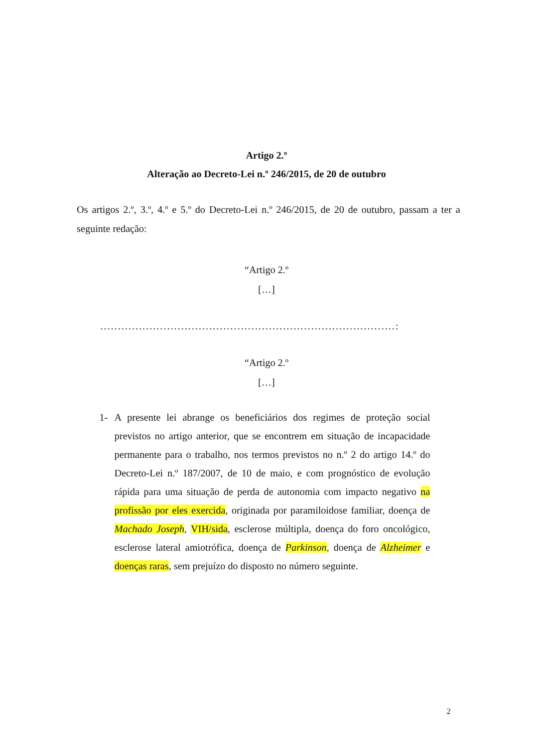Artigo 2.º
Alteração ao Decreto-Lei n.º 246/2015, de 20 de outubro
Os artigos 2.º, 3.º, 4.º e 5.º do Decreto-Lei n.º 246/2015, de 20 de outubro, passam a ter a seguinte redação:
“Artigo 2.º
[…]
....................................................................................:
“Artigo 2.º
[…]
1- A presente lei abrange os beneficiários dos regimes de proteção social previstos no artigo anterior, que se encontrem em situação de incapacidade permanente para o trabalho, nos termos previstos no n.º 2 do artigo 14.º do Decreto-Lei n.º 187/2007, de 10 de maio, e com prognóstico de evolução rápida para uma situação de perda de autonomia com impacto negativo na profissão por eles exercida, originada por paramiloidose familiar, doença de Machado Joseph, VIH/sida, esclerose múltipla, doença do foro oncológico, esclerose lateral amiotrófica, doença de Parkinson, doença de Alzheimer e doenças raras, sem prejuízo do disposto no número seguinte.
2